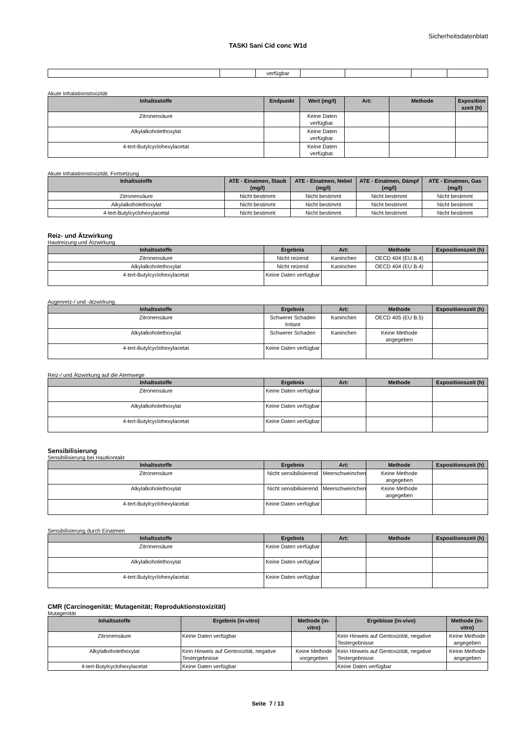Sicherheitsdatenblatt
TASKI Sani Cid conc W1d
| | | verfügbar | | | | |
Akute Inhalationstoxizität
| Inhaltsstoffe | Endpunkt | Wert (mg/l) | Art: | Methode | Exposition szeit (h) |
| --- | --- | --- | --- | --- | --- |
| Zitronensäure | | Keine Daten verfügbar. | | | |
| Alkylalkoholethoxylat | | Keine Daten verfügbar. | | | |
| 4-tert-Butylcyclohexylacetat | | Keine Daten verfügbar. | | | |
Akute Inhalationstoxizität, Fortsetzung
| Inhaltsstoffe | ATE - Einatmen, Staub (mg/l) | ATE - Einatmen, Nebel (mg/l) | ATE - Einatmen, Dämpf (mg/l) | ATE - Einatmen, Gas (mg/l) |
| --- | --- | --- | --- | --- |
| Zitronensäure | Nicht bestimmt | Nicht bestimmt | Nicht bestimmt | Nicht bestimmt |
| Alkylalkoholethoxylat | Nicht bestimmt | Nicht bestimmt | Nicht bestimmt | Nicht bestimmt |
| 4-tert-Butylcyclohexylacetat | Nicht bestimmt | Nicht bestimmt | Nicht bestimmt | Nicht bestimmt |
Reiz- und Ätzwirkung
Hautreizung und Ätzwirkung
| Inhaltsstoffe | Ergebnis | Art: | Methode | Expositionszeit (h) |
| --- | --- | --- | --- | --- |
| Zitronensäure | Nicht reizend | Kaninchen | OECD 404 (EU B.4) | |
| Alkylalkoholethoxylat | Nicht reizend | Kaninchen | OECD 404 (EU B.4) | |
| 4-tert-Butylcyclohexylacetat | Keine Daten verfügbar | | | |
Augenreiz-/ und -ätzwirkung
| Inhaltsstoffe | Ergebnis | Art: | Methode | Expositionszeit (h) |
| --- | --- | --- | --- | --- |
| Zitronensäure | Schwerer Schaden Irritant | Kaninchen | OECD 405 (EU B.5) | |
| Alkylalkoholethoxylat | Schwerer Schaden | Kaninchen | Keine Methode angegeben | |
| 4-tert-Butylcyclohexylacetat | Keine Daten verfügbar | | | |
Reiz-/ und Ätzwirkung auf die Atemwege
| Inhaltsstoffe | Ergebnis | Art: | Methode | Expositionszeit (h) |
| --- | --- | --- | --- | --- |
| Zitronensäure | Keine Daten verfügbar | | | |
| Alkylalkoholethoxylat | Keine Daten verfügbar | | | |
| 4-tert-Butylcyclohexylacetat | Keine Daten verfügbar | | | |
Sensibilisierung
Sensibilisierung bei Hautkontakt
| Inhaltsstoffe | Ergebnis | Art: | Methode | Expositionszeit (h) |
| --- | --- | --- | --- | --- |
| Zitronensäure | Nicht sensibilisierend | Meerschweinchen | Keine Methode angegeben | |
| Alkylalkoholethoxylat | Nicht sensibilisierend | Meerschweinchen | Keine Methode angegeben | |
| 4-tert-Butylcyclohexylacetat | Keine Daten verfügbar | | | |
Sensibilisierung durch Einatmen
| Inhaltsstoffe | Ergebnis | Art: | Methode | Expositionszeit (h) |
| --- | --- | --- | --- | --- |
| Zitronensäure | Keine Daten verfügbar | | | |
| Alkylalkoholethoxylat | Keine Daten verfügbar | | | |
| 4-tert-Butylcyclohexylacetat | Keine Daten verfügbar | | | |
CMR (Carcinogenität; Mutagenität; Reproduktionstoxizität)
Mutagenität
| Inhaltsstoffe | Ergebnis (in-vitro) | Methode (in-vitro) | Ergebisse (in-vivo) | Methode (in-vitro) |
| --- | --- | --- | --- | --- |
| Zitronensäure | Keine Daten verfügbar | | Kein Hinweis auf Gentoxizität, negative Testergebnisse | Keine Methode angegeben |
| Alkylalkoholethoxylat | Kein Hinweis auf Gentoxizität, negative Testergebnisse | Keine Methode vorgegeben | Kein Hinweis auf Gentoxizität, negative Testergebnisse | Keine Methode angegeben |
| 4-tert-Butylcyclohexylacetat | Keine Daten verfügbar | | Keine Daten verfügbar | |
Seite 7 / 13